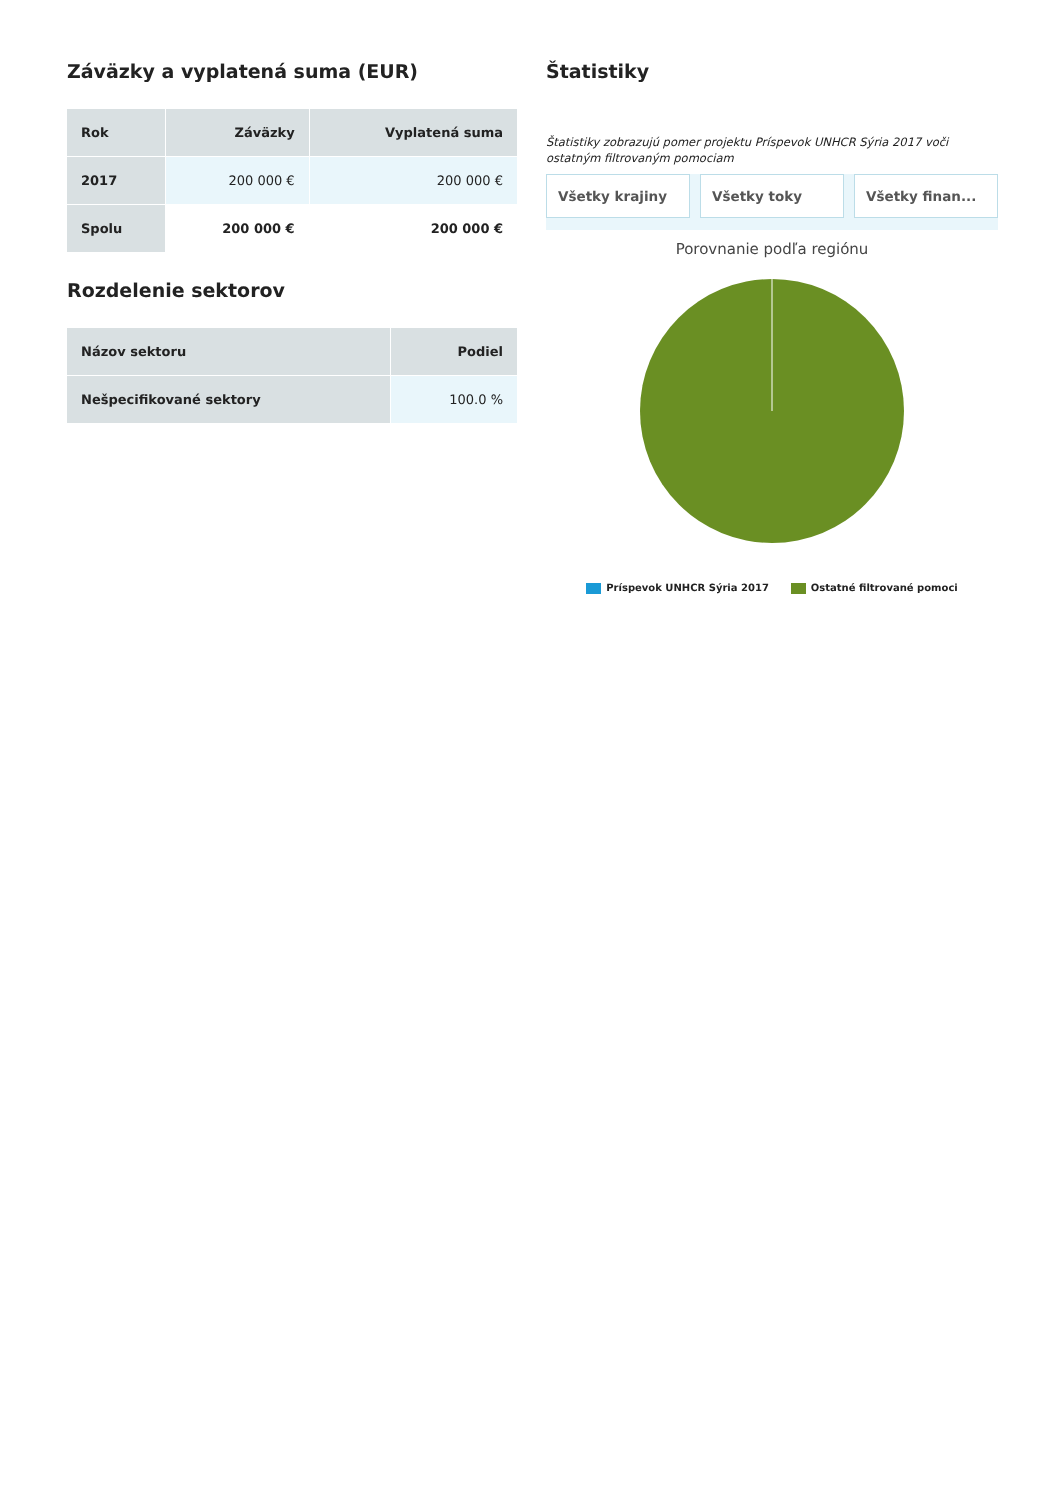Záväzky a vyplatená suma (EUR)
| Rok | Záväzky | Vyplatená suma |
| --- | --- | --- |
| 2017 | 200 000 € | 200 000 € |
| Spolu | 200 000 € | 200 000 € |
Rozdelenie sektorov
| Názov sektoru | Podiel |
| --- | --- |
| Nešpecifikované sektory | 100.0 % |
Štatistiky
Štatistiky zobrazujú pomer projektu Príspevok UNHCR Sýria 2017 voči ostatným filtrovaným pomociam
Všetky krajiny Všetky toky Všetky finan...
Porovnanie podľa regiónu
Príspevok UNHCR Sýria 2017 Ostatné filtrované pomoci